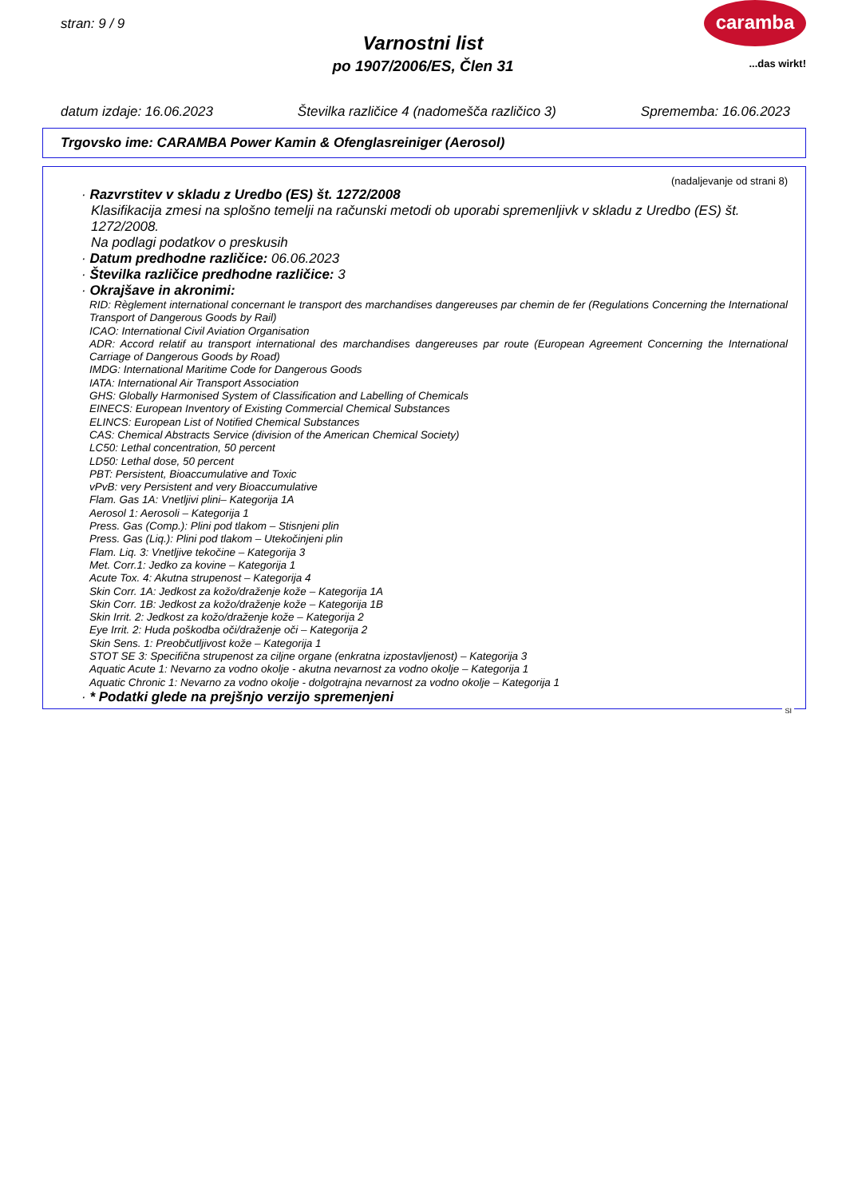stran: 9 / 9
caramba
...das wirkt!
Varnostni list
po 1907/2006/ES, Člen 31
datum izdaje: 16.06.2023 Številka različice 4 (nadomešča različico 3) Sprememba: 16.06.2023
Trgovsko ime: CARAMBA Power Kamin & Ofenglasreiniger (Aerosol)
(nadaljevanje od strani 8)
· Razvrstitev v skladu z Uredbo (ES) št. 1272/2008
Klasifikacija zmesi na splošno temelji na računski metodi ob uporabi spremenljivk v skladu z Uredbo (ES) št. 1272/2008.
Na podlagi podatkov o preskusih
· Datum predhodne različice: 06.06.2023
· Številka različice predhodne različice: 3
· Okrajšave in akronimi:
RID: Règlement international concernant le transport des marchandises dangereuses par chemin de fer (Regulations Concerning the International Transport of Dangerous Goods by Rail)
ICAO: International Civil Aviation Organisation
ADR: Accord relatif au transport international des marchandises dangereuses par route (European Agreement Concerning the International Carriage of Dangerous Goods by Road)
IMDG: International Maritime Code for Dangerous Goods
IATA: International Air Transport Association
GHS: Globally Harmonised System of Classification and Labelling of Chemicals
EINECS: European Inventory of Existing Commercial Chemical Substances
ELINCS: European List of Notified Chemical Substances
CAS: Chemical Abstracts Service (division of the American Chemical Society)
LC50: Lethal concentration, 50 percent
LD50: Lethal dose, 50 percent
PBT: Persistent, Bioaccumulative and Toxic
vPvB: very Persistent and very Bioaccumulative
Flam. Gas 1A: Vnetljivi plini– Kategorija 1A
Aerosol 1: Aerosoli – Kategorija 1
Press. Gas (Comp.): Plini pod tlakom – Stisnjeni plin
Press. Gas (Liq.): Plini pod tlakom – Utekočinjeni plin
Flam. Liq. 3: Vnetljive tekočine – Kategorija 3
Met. Corr.1: Jedko za kovine – Kategorija 1
Acute Tox. 4: Akutna strupenost – Kategorija 4
Skin Corr. 1A: Jedkost za kožo/draženje kože – Kategorija 1A
Skin Corr. 1B: Jedkost za kožo/draženje kože – Kategorija 1B
Skin Irrit. 2: Jedkost za kožo/draženje kože – Kategorija 2
Eye Irrit. 2: Huda poškodba oči/draženje oči – Kategorija 2
Skin Sens. 1: Preobčutljivost kože – Kategorija 1
STOT SE 3: Specifična strupenost za ciljne organe (enkratna izpostavljenost) – Kategorija 3
Aquatic Acute 1: Nevarno za vodno okolje - akutna nevarnost za vodno okolje – Kategorija 1
Aquatic Chronic 1: Nevarno za vodno okolje - dolgotrajna nevarnost za vodno okolje – Kategorija 1
· * Podatki glede na prejšnjo verzijo spremenjeni
SI